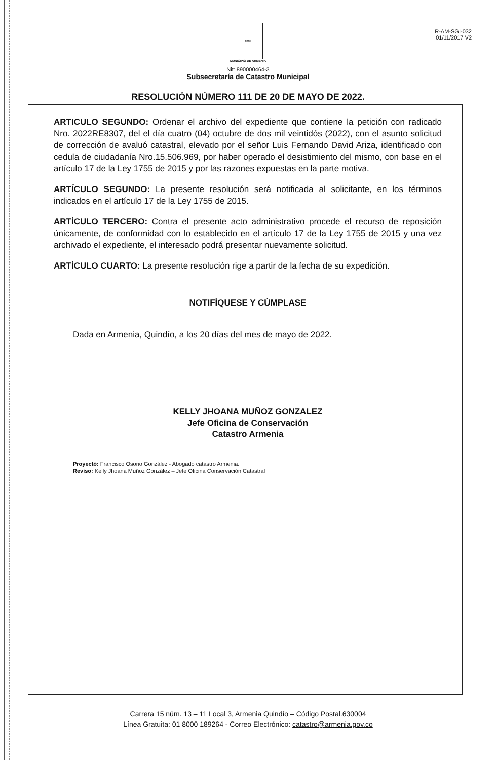R-AM-SGI-032
01/11/2017 V2
1889
MUNICIPIO DE ARMENIA
Nit: 890000464-3
Subsecretaría de Catastro Municipal
RESOLUCIÓN NÚMERO 111 DE 20 DE MAYO DE 2022.
ARTICULO SEGUNDO: Ordenar el archivo del expediente que contiene la petición con radicado Nro. 2022RE8307, del el día cuatro (04) octubre de dos mil veintidós (2022), con el asunto solicitud de corrección de avaluó catastral, elevado por el señor Luis Fernando David Ariza, identificado con cedula de ciudadanía Nro.15.506.969, por haber operado el desistimiento del mismo, con base en el artículo 17 de la Ley 1755 de 2015 y por las razones expuestas en la parte motiva.
ARTÍCULO SEGUNDO: La presente resolución será notificada al solicitante, en los términos indicados en el artículo 17 de la Ley 1755 de 2015.
ARTÍCULO TERCERO: Contra el presente acto administrativo procede el recurso de reposición únicamente, de conformidad con lo establecido en el artículo 17 de la Ley 1755 de 2015 y una vez archivado el expediente, el interesado podrá presentar nuevamente solicitud.
ARTÍCULO CUARTO: La presente resolución rige a partir de la fecha de su expedición.
NOTIFÍQUESE Y CÚMPLASE
Dada en Armenia, Quindío, a los 20 días del mes de mayo de 2022.
KELLY JHOANA MUÑOZ GONZALEZ
Jefe Oficina de Conservación
Catastro Armenia
Proyectó: Francisco Osorio González - Abogado catastro Armenia.
Reviso: Kelly Jhoana Muñoz González – Jefe Oficina Conservación Catastral
Carrera 15 núm. 13 – 11 Local 3, Armenia Quindío – Código Postal.630004
Línea Gratuita: 01 8000 189264 - Correo Electrónico: catastro@armenia.gov.co